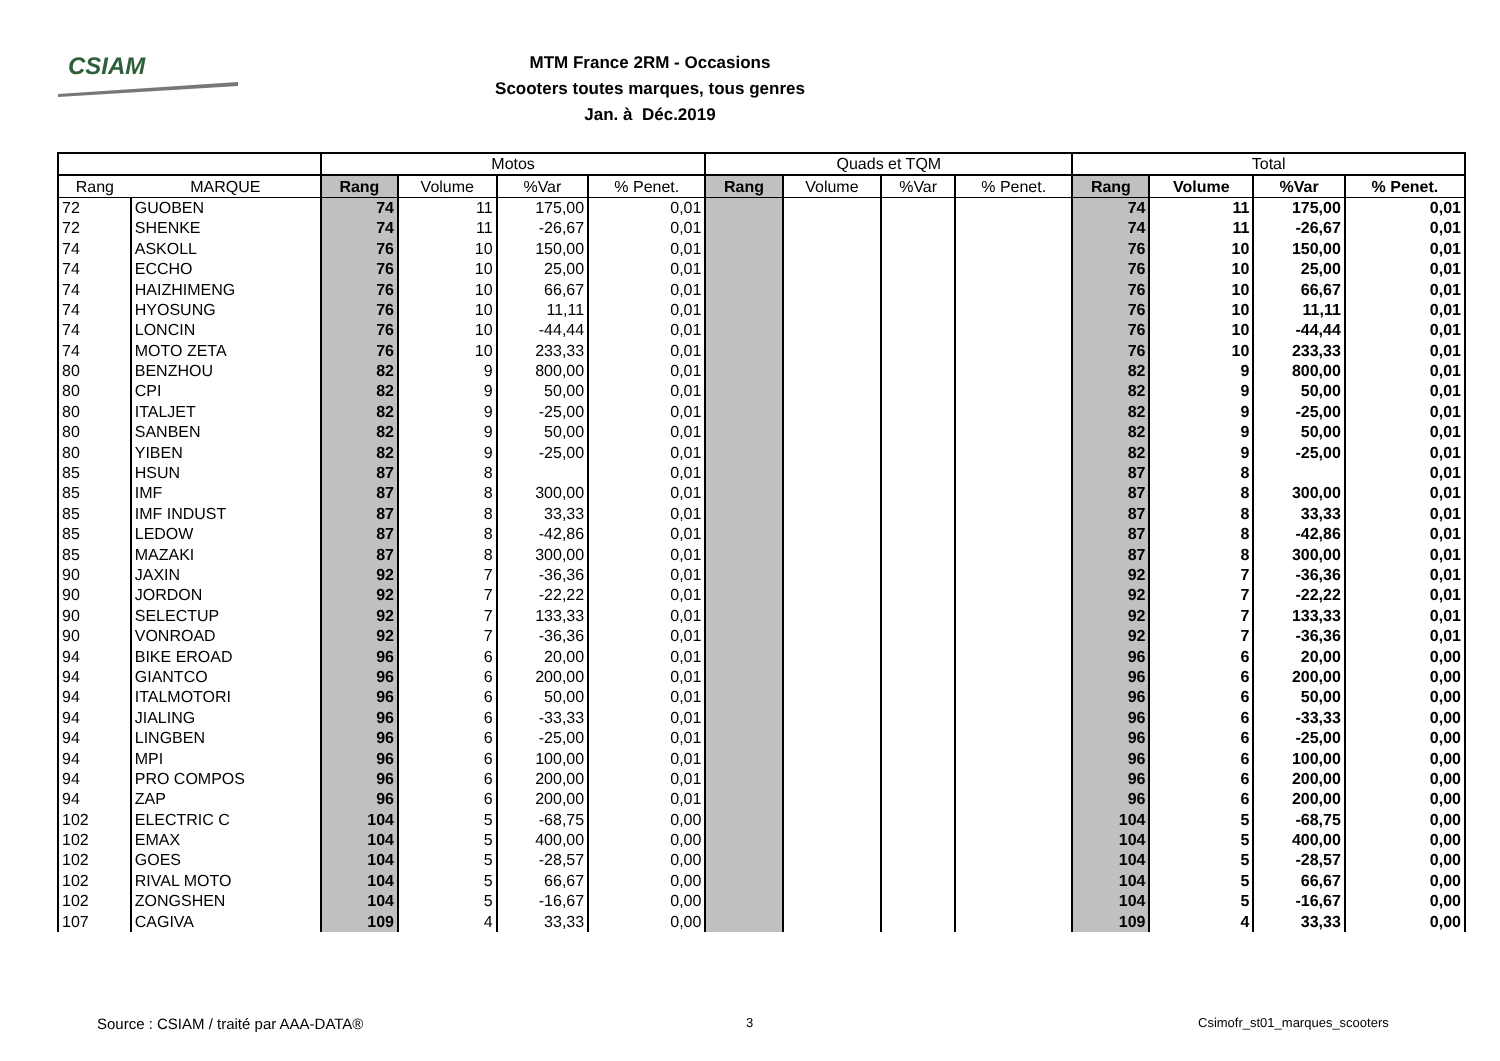CSIAM
MTM France 2RM - Occasions
Scooters toutes marques, tous genres
Jan. à Déc.2019
| | | Motos | | | | Quads et TQM | | | | Total | | | |
| --- | --- | --- | --- | --- | --- | --- | --- | --- | --- | --- | --- | --- | --- |
| Rang | MARQUE | Rang | Volume | %Var | % Penet. | Rang | Volume | %Var | % Penet. | Rang | Volume | %Var | % Penet. |
| 72 | GUOBEN | 74 | 11 | 175,00 | 0,01 | | | | | 74 | 11 | 175,00 | 0,01 |
| 72 | SHENKE | 74 | 11 | -26,67 | 0,01 | | | | | 74 | 11 | -26,67 | 0,01 |
| 74 | ASKOLL | 76 | 10 | 150,00 | 0,01 | | | | | 76 | 10 | 150,00 | 0,01 |
| 74 | ECCHO | 76 | 10 | 25,00 | 0,01 | | | | | 76 | 10 | 25,00 | 0,01 |
| 74 | HAIZHIMENG | 76 | 10 | 66,67 | 0,01 | | | | | 76 | 10 | 66,67 | 0,01 |
| 74 | HYOSUNG | 76 | 10 | 11,11 | 0,01 | | | | | 76 | 10 | 11,11 | 0,01 |
| 74 | LONCIN | 76 | 10 | -44,44 | 0,01 | | | | | 76 | 10 | -44,44 | 0,01 |
| 74 | MOTO ZETA | 76 | 10 | 233,33 | 0,01 | | | | | 76 | 10 | 233,33 | 0,01 |
| 80 | BENZHOU | 82 | 9 | 800,00 | 0,01 | | | | | 82 | 9 | 800,00 | 0,01 |
| 80 | CPI | 82 | 9 | 50,00 | 0,01 | | | | | 82 | 9 | 50,00 | 0,01 |
| 80 | ITALJET | 82 | 9 | -25,00 | 0,01 | | | | | 82 | 9 | -25,00 | 0,01 |
| 80 | SANBEN | 82 | 9 | 50,00 | 0,01 | | | | | 82 | 9 | 50,00 | 0,01 |
| 80 | YIBEN | 82 | 9 | -25,00 | 0,01 | | | | | 82 | 9 | -25,00 | 0,01 |
| 85 | HSUN | 87 | 8 | | 0,01 | | | | | 87 | 8 | | 0,01 |
| 85 | IMF | 87 | 8 | 300,00 | 0,01 | | | | | 87 | 8 | 300,00 | 0,01 |
| 85 | IMF INDUST | 87 | 8 | 33,33 | 0,01 | | | | | 87 | 8 | 33,33 | 0,01 |
| 85 | LEDOW | 87 | 8 | -42,86 | 0,01 | | | | | 87 | 8 | -42,86 | 0,01 |
| 85 | MAZAKI | 87 | 8 | 300,00 | 0,01 | | | | | 87 | 8 | 300,00 | 0,01 |
| 90 | JAXIN | 92 | 7 | -36,36 | 0,01 | | | | | 92 | 7 | -36,36 | 0,01 |
| 90 | JORDON | 92 | 7 | -22,22 | 0,01 | | | | | 92 | 7 | -22,22 | 0,01 |
| 90 | SELECTUP | 92 | 7 | 133,33 | 0,01 | | | | | 92 | 7 | 133,33 | 0,01 |
| 90 | VONROAD | 92 | 7 | -36,36 | 0,01 | | | | | 92 | 7 | -36,36 | 0,01 |
| 94 | BIKE EROAD | 96 | 6 | 20,00 | 0,01 | | | | | 96 | 6 | 20,00 | 0,00 |
| 94 | GIANTCO | 96 | 6 | 200,00 | 0,01 | | | | | 96 | 6 | 200,00 | 0,00 |
| 94 | ITALMOTORI | 96 | 6 | 50,00 | 0,01 | | | | | 96 | 6 | 50,00 | 0,00 |
| 94 | JIALING | 96 | 6 | -33,33 | 0,01 | | | | | 96 | 6 | -33,33 | 0,00 |
| 94 | LINGBEN | 96 | 6 | -25,00 | 0,01 | | | | | 96 | 6 | -25,00 | 0,00 |
| 94 | MPI | 96 | 6 | 100,00 | 0,01 | | | | | 96 | 6 | 100,00 | 0,00 |
| 94 | PRO COMPOS | 96 | 6 | 200,00 | 0,01 | | | | | 96 | 6 | 200,00 | 0,00 |
| 94 | ZAP | 96 | 6 | 200,00 | 0,01 | | | | | 96 | 6 | 200,00 | 0,00 |
| 102 | ELECTRIC C | 104 | 5 | -68,75 | 0,00 | | | | | 104 | 5 | -68,75 | 0,00 |
| 102 | EMAX | 104 | 5 | 400,00 | 0,00 | | | | | 104 | 5 | 400,00 | 0,00 |
| 102 | GOES | 104 | 5 | -28,57 | 0,00 | | | | | 104 | 5 | -28,57 | 0,00 |
| 102 | RIVAL MOTO | 104 | 5 | 66,67 | 0,00 | | | | | 104 | 5 | 66,67 | 0,00 |
| 102 | ZONGSHEN | 104 | 5 | -16,67 | 0,00 | | | | | 104 | 5 | -16,67 | 0,00 |
| 107 | CAGIVA | 109 | 4 | 33,33 | 0,00 | | | | | 109 | 4 | 33,33 | 0,00 |
Source : CSIAM / traité par AAA-DATA® 3 Csimofr_st01_marques_scooters